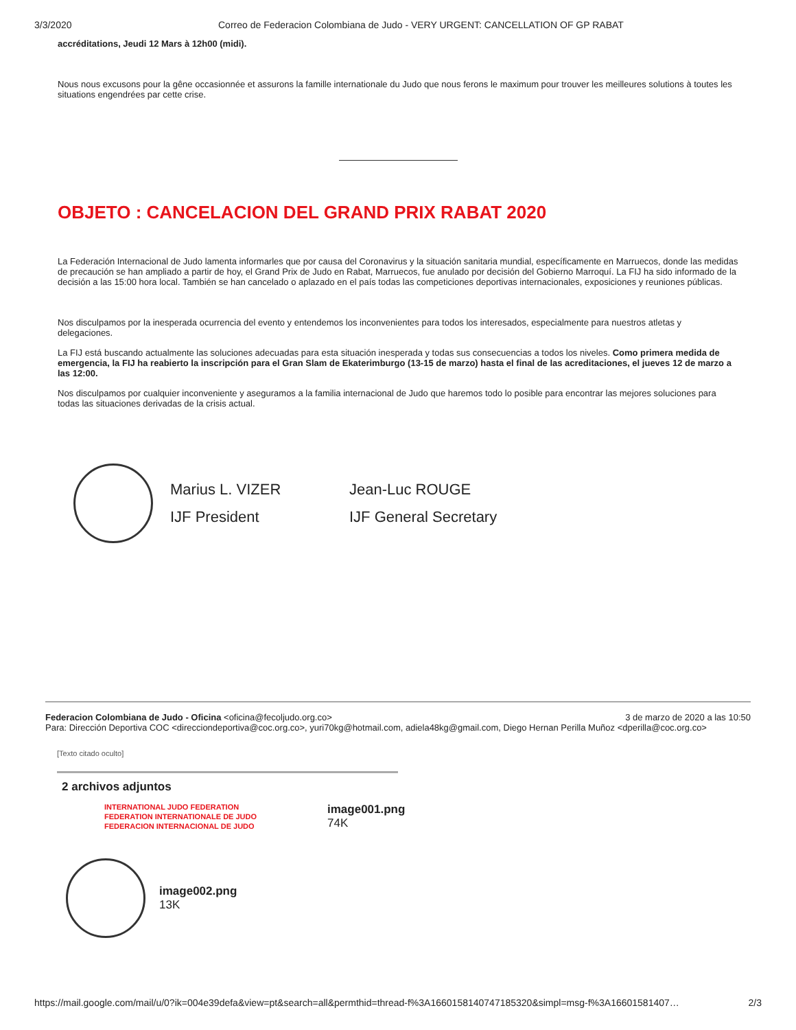3/3/2020 Correo de Federacion Colombiana de Judo - VERY URGENT: CANCELLATION OF GP RABAT
accréditations, Jeudi 12 Mars à 12h00 (midi).
Nous nous excusons pour la gêne occasionnée et assurons la famille internationale du Judo que nous ferons le maximum pour trouver les meilleures solutions à toutes les situations engendrées par cette crise.
OBJETO : CANCELACION DEL GRAND PRIX RABAT 2020
La Federación Internacional de Judo lamenta informarles que por causa del Coronavirus y la situación sanitaria mundial, específicamente en Marruecos, donde las medidas de precaución se han ampliado a partir de hoy, el Grand Prix de Judo en Rabat, Marruecos, fue anulado por decisión del Gobierno Marroquí. La FIJ ha sido informado de la decisión a las 15:00 hora local. También se han cancelado o aplazado en el país todas las competiciones deportivas internacionales, exposiciones y reuniones públicas.
Nos disculpamos por la inesperada ocurrencia del evento y entendemos los inconvenientes para todos los interesados, especialmente para nuestros atletas y delegaciones.
La FIJ está buscando actualmente las soluciones adecuadas para esta situación inesperada y todas sus consecuencias a todos los niveles. Como primera medida de emergencia, la FIJ ha reabierto la inscripción para el Gran Slam de Ekaterimburgo (13-15 de marzo) hasta el final de las acreditaciones, el jueves 12 de marzo a las 12:00.
Nos disculpamos por cualquier inconveniente y aseguramos a la familia internacional de Judo que haremos todo lo posible para encontrar las mejores soluciones para todas las situaciones derivadas de la crisis actual.
Marius L. VIZER Jean-Luc ROUGE IJF President IJF General Secretary
Federacion Colombiana de Judo - Oficina <oficina@fecoljudo.org.co> 3 de marzo de 2020 a las 10:50
Para: Dirección Deportiva COC <direcciondeportiva@coc.org.co>, yuri70kg@hotmail.com, adiela48kg@gmail.com, Diego Hernan Perilla Muñoz <dperilla@coc.org.co>
[Texto citado oculto]
2 archivos adjuntos
INTERNATIONAL JUDO FEDERATION
FEDERATION INTERNATIONALE DE JUDO
FEDERACION INTERNACIONAL DE JUDO
image001.png
74K
image002.png
13K
https://mail.google.com/mail/u/0?ik=004e39defa&view=pt&search=all&permthid=thread-f%3A1660158140747185320&simpl=msg-f%3A16601581407… 2/3